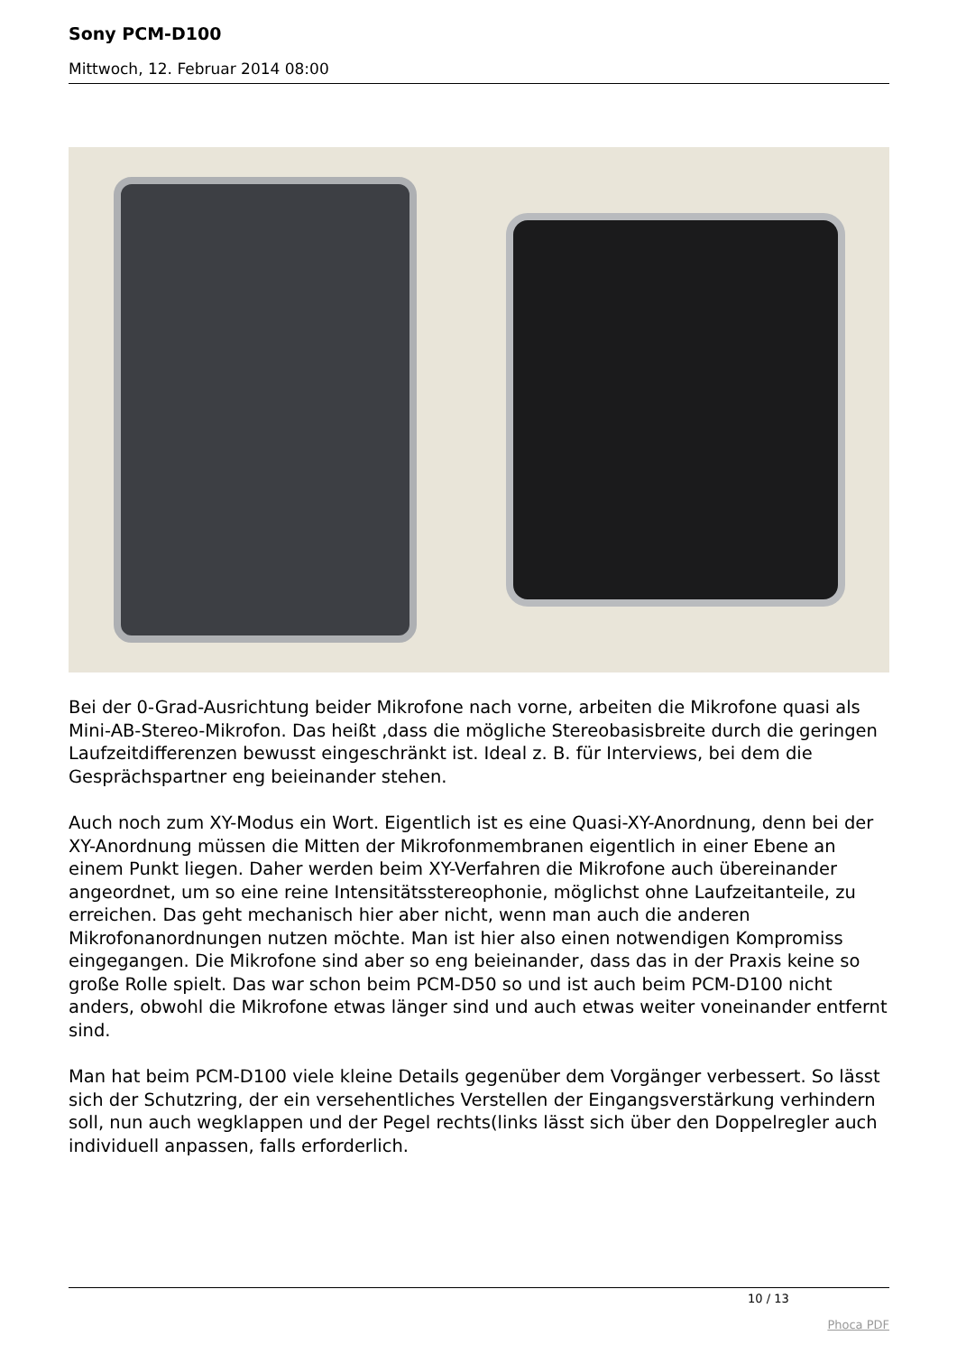Sony PCM-D100
Mittwoch, 12. Februar 2014 08:00
Bei der 0-Grad-Ausrichtung beider Mikrofone nach vorne, arbeiten die Mikrofone quasi als Mini-AB-Stereo-Mikrofon. Das heißt ,dass die mögliche Stereobasisbreite durch die geringen Laufzeitdifferenzen bewusst eingeschränkt ist. Ideal z. B. für Interviews, bei dem die Gesprächspartner eng beieinander stehen.
Auch noch zum XY-Modus ein Wort. Eigentlich ist es eine Quasi-XY-Anordnung, denn bei der XY-Anordnung müssen die Mitten der Mikrofonmembranen eigentlich in einer Ebene an einem Punkt liegen. Daher werden beim XY-Verfahren die Mikrofone auch übereinander angeordnet, um so eine reine Intensitätsstereophonie, möglichst ohne Laufzeitanteile, zu erreichen. Das geht mechanisch hier aber nicht, wenn man auch die anderen Mikrofonanordnungen nutzen möchte. Man ist hier also einen notwendigen Kompromiss eingegangen. Die Mikrofone sind aber so eng beieinander, dass das in der Praxis keine so große Rolle spielt. Das war schon beim PCM-D50 so und ist auch beim PCM-D100 nicht anders, obwohl die Mikrofone etwas länger sind und auch etwas weiter voneinander entfernt sind.
Man hat beim PCM-D100 viele kleine Details gegenüber dem Vorgänger verbessert. So lässt sich der Schutzring, der ein versehentliches Verstellen der Eingangsverstärkung verhindern soll, nun auch wegklappen und der Pegel rechts(links lässt sich über den Doppelregler auch individuell anpassen, falls erforderlich.
10 / 13
Phoca PDF